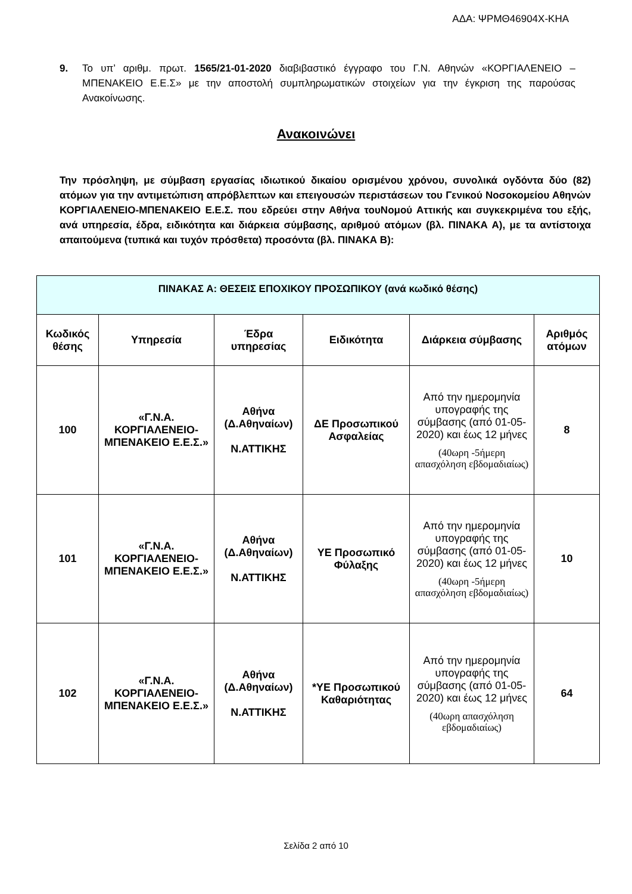ΑΔΑ: ΨΡΜΘ46904Χ-ΚΗΑ
9. Το υπ’ αριθμ. πρωτ. 1565/21-01-2020 διαβιβαστικό έγγραφο του Γ.Ν. Αθηνών «ΚΟΡΓΙΑΛΕΝΕΙΟ – ΜΠΕΝΑΚΕΙΟ Ε.Ε.Σ» με την αποστολή συμπληρωματικών στοιχείων για την έγκριση της παρούσας Ανακοίνωσης.
Ανακοινώνει
Την πρόσληψη, με σύμβαση εργασίας ιδιωτικού δικαίου ορισμένου χρόνου, συνολικά ογδόντα δύο (82) ατόμων για την αντιμετώπιση απρόβλεπτων και επειγουσών περιστάσεων του Γενικού Νοσοκομείου Αθηνών ΚΟΡΓΙΑΛΕΝΕΙΟ-ΜΠΕΝΑΚΕΙΟ Ε.Ε.Σ. που εδρεύει στην Αθήνα τουΝομού Αττικής και συγκεκριμένα του εξής, ανά υπηρεσία, έδρα, ειδικότητα και διάρκεια σύμβασης, αριθμού ατόμων (βλ. ΠΙΝΑΚΑ Α), με τα αντίστοιχα απαιτούμενα (τυπικά και τυχόν πρόσθετα) προσόντα (βλ. ΠΙΝΑΚΑ Β):
| ΠΙΝΑΚΑΣ Α: ΘΕΣΕΙΣ ΕΠΟΧΙΚΟΥ ΠΡΟΣΩΠΙΚΟΥ (ανά κωδικό θέσης) | | | | | |
| --- | --- | --- | --- | --- | --- |
| Κωδικός θέσης | Υπηρεσία | Έδρα υπηρεσίας | Ειδικότητα | Διάρκεια σύμβασης | Αριθμός ατόμων |
| 100 | «Γ.Ν.Α. ΚΟΡΓΙΑΛΕΝΕΙΟ-ΜΠΕΝΑΚΕΙΟ Ε.Ε.Σ.» | Αθήνα (Δ.Αθηναίων) Ν.ΑΤΤΙΚΗΣ | ΔΕ Προσωπικού Ασφαλείας | Από την ημερομηνία υπογραφής της σύμβασης (από 01-05-2020) και έως 12 μήνες (40ωρη -5ήμερη απασχόληση εβδομαδιαίως) | 8 |
| 101 | «Γ.Ν.Α. ΚΟΡΓΙΑΛΕΝΕΙΟ-ΜΠΕΝΑΚΕΙΟ Ε.Ε.Σ.» | Αθήνα (Δ.Αθηναίων) Ν.ΑΤΤΙΚΗΣ | ΥΕ Προσωπικό Φύλαξης | Από την ημερομηνία υπογραφής της σύμβασης (από 01-05-2020) και έως 12 μήνες (40ωρη -5ήμερη απασχόληση εβδομαδιαίως) | 10 |
| 102 | «Γ.Ν.Α. ΚΟΡΓΙΑΛΕΝΕΙΟ-ΜΠΕΝΑΚΕΙΟ Ε.Ε.Σ.» | Αθήνα (Δ.Αθηναίων) Ν.ΑΤΤΙΚΗΣ | *ΥΕ Προσωπικού Καθαριότητας | Από την ημερομηνία υπογραφής της σύμβασης (από 01-05-2020) και έως 12 μήνες (40ωρη απασχόληση εβδομαδιαίως) | 64 |
Σελίδα 2 από 10